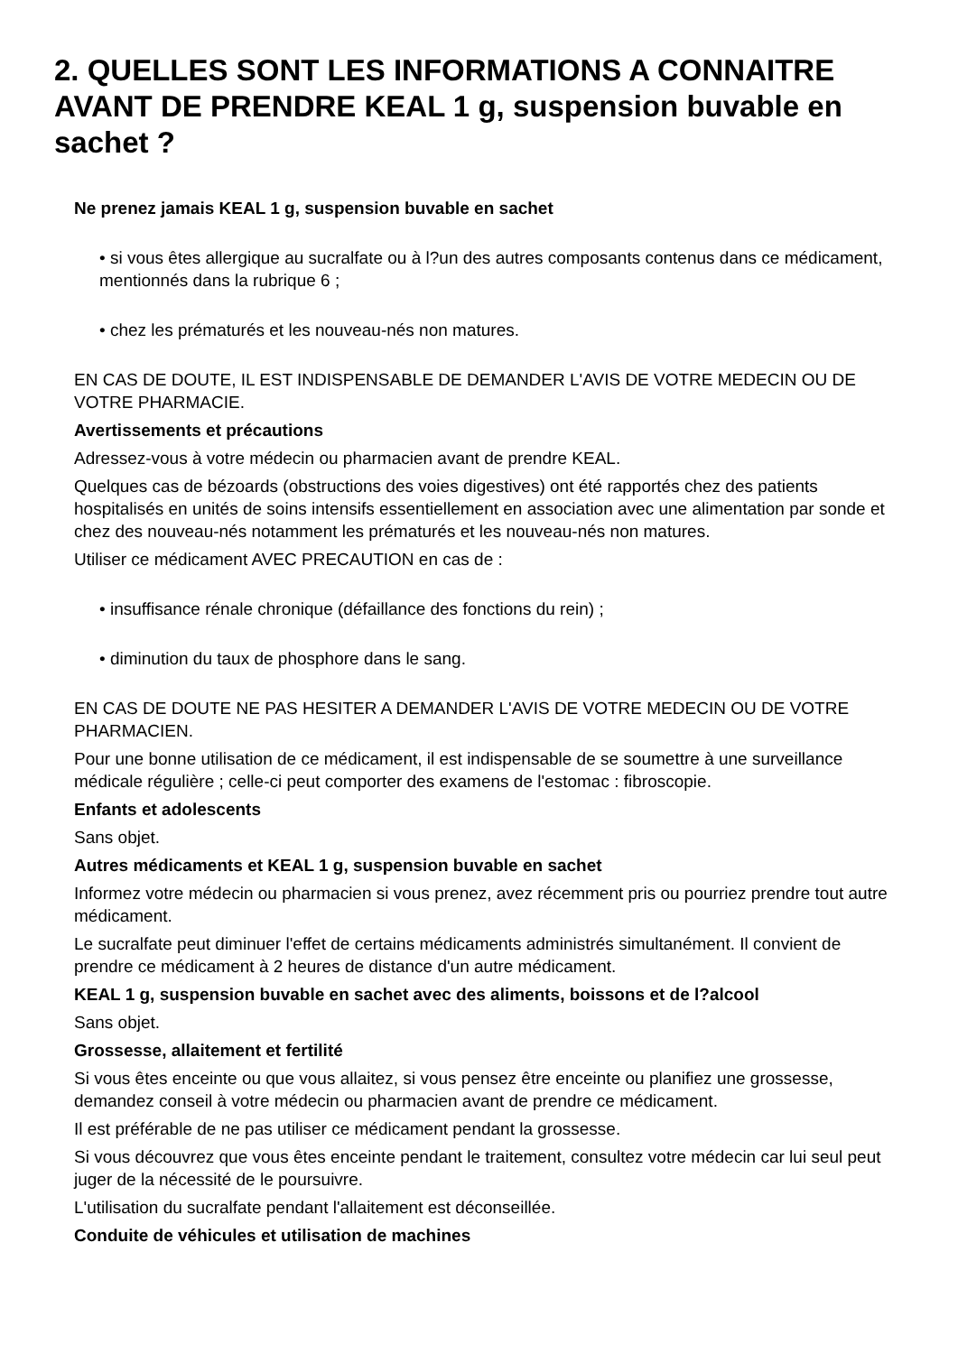2. QUELLES SONT LES INFORMATIONS A CONNAITRE AVANT DE PRENDRE KEAL 1 g, suspension buvable en sachet ?
Ne prenez jamais KEAL 1 g, suspension buvable en sachet
• si vous êtes allergique au sucralfate ou à l?un des autres composants contenus dans ce médicament, mentionnés dans la rubrique 6 ;
• chez les prématurés et les nouveau-nés non matures.
EN CAS DE DOUTE, IL EST INDISPENSABLE DE DEMANDER L'AVIS DE VOTRE MEDECIN OU DE VOTRE PHARMACIE.
Avertissements et précautions
Adressez-vous à votre médecin ou pharmacien avant de prendre KEAL.
Quelques cas de bézoards (obstructions des voies digestives) ont été rapportés chez des patients hospitalisés en unités de soins intensifs essentiellement en association avec une alimentation par sonde et chez des nouveau-nés notamment les prématurés et les nouveau-nés non matures.
Utiliser ce médicament AVEC PRECAUTION en cas de :
• insuffisance rénale chronique (défaillance des fonctions du rein) ;
• diminution du taux de phosphore dans le sang.
EN CAS DE DOUTE NE PAS HESITER A DEMANDER L'AVIS DE VOTRE MEDECIN OU DE VOTRE PHARMACIEN.
Pour une bonne utilisation de ce médicament, il est indispensable de se soumettre à une surveillance médicale régulière ; celle-ci peut comporter des examens de l'estomac : fibroscopie.
Enfants et adolescents
Sans objet.
Autres médicaments et KEAL 1 g, suspension buvable en sachet
Informez votre médecin ou pharmacien si vous prenez, avez récemment pris ou pourriez prendre tout autre médicament.
Le sucralfate peut diminuer l'effet de certains médicaments administrés simultanément. Il convient de prendre ce médicament à 2 heures de distance d'un autre médicament.
KEAL 1 g, suspension buvable en sachet avec des aliments, boissons et de l?alcool
Sans objet.
Grossesse, allaitement et fertilité
Si vous êtes enceinte ou que vous allaitez, si vous pensez être enceinte ou planifiez une grossesse, demandez conseil à votre médecin ou pharmacien avant de prendre ce médicament.
Il est préférable de ne pas utiliser ce médicament pendant la grossesse.
Si vous découvrez que vous êtes enceinte pendant le traitement, consultez votre médecin car lui seul peut juger de la nécessité de le poursuivre.
L'utilisation du sucralfate pendant l'allaitement est déconseillée.
Conduite de véhicules et utilisation de machines